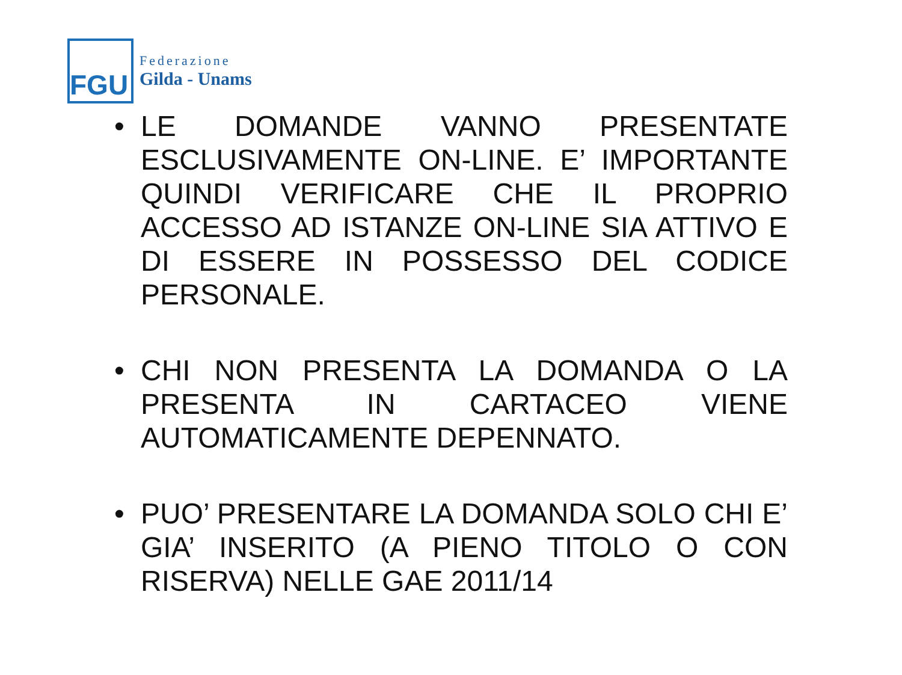FGU
Federazione
Gilda - Unams
• LE DOMANDE VANNO PRESENTATE ESCLUSIVAMENTE ON-LINE. E’ IMPORTANTE QUINDI VERIFICARE CHE IL PROPRIO ACCESSO AD ISTANZE ON-LINE SIA ATTIVO E DI ESSERE IN POSSESSO DEL CODICE PERSONALE.
• CHI NON PRESENTA LA DOMANDA O LA PRESENTA IN CARTACEO VIENE AUTOMATICAMENTE DEPENNATO.
• PUO’ PRESENTARE LA DOMANDA SOLO CHI E’ GIA’ INSERITO (A PIENO TITOLO O CON RISERVA) NELLE GAE 2011/14